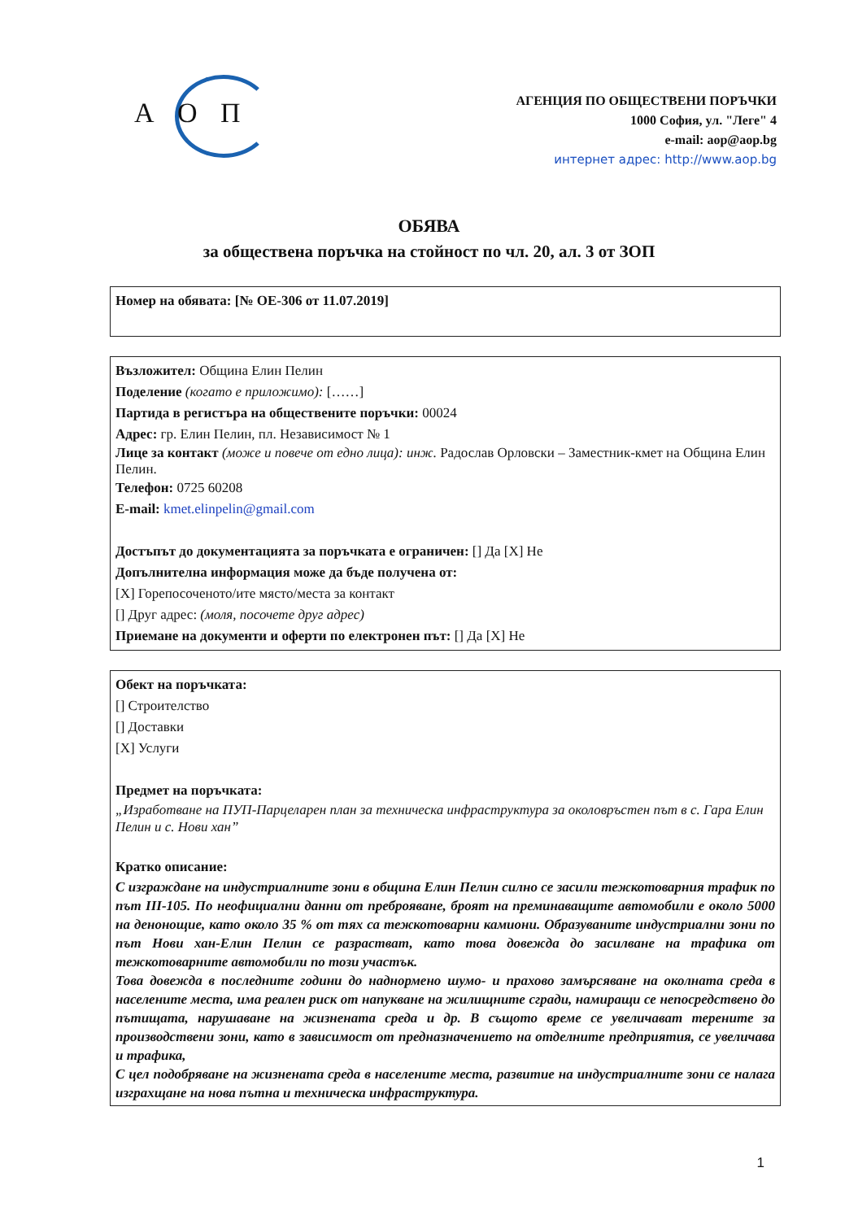А О П
АГЕНЦИЯ ПО ОБЩЕСТВЕНИ ПОРЪЧКИ
1000 София, ул. "Леге" 4
e-mail: aop@aop.bg
интернет адрес: http://www.aop.bg
ОБЯВА
за обществена поръчка на стойност по чл. 20, ал. 3 от ЗОП
Номер на обявата: [№ ОЕ-306 от 11.07.2019]
Възложител: Община Елин Пелин
Поделение (когато е приложимо): [……]
Партида в регистъра на обществените поръчки: 00024
Адрес: гр. Елин Пелин, пл. Независимост № 1
Лице за контакт (може и повече от едно лица): инж. Радослав Орловски – Заместник-кмет на Община Елин Пелин.
Телефон: 0725 60208
E-mail: kmet.elinpelin@gmail.com
Достъпът до документацията за поръчката е ограничен: [] Да [X] Не
Допълнителна информация може да бъде получена от:
[X] Горепосоченото/ите място/места за контакт
[] Друг адрес: (моля, посочете друг адрес)
Приемане на документи и оферти по електронен път: [] Да [X] Не
Обект на поръчката:
[] Строителство
[] Доставки
[X] Услуги
Предмет на поръчката:
„Изработване на ПУП-Парцеларен план за техническа инфраструктура за околовръстен път в с. Гара Елин Пелин и с. Нови хан”
Кратко описание:
С изграждане на индустриалните зони в община Елин Пелин силно се засили тежкотоварния трафик по път III-105. По неофициални данни от преброяване, броят на преминаващите автомобили е около 5000 на денонощие, като около 35 % от тях са тежкотоварни камиони. Образуваните индустриални зони по път Нови хан-Елин Пелин се разрастват, като това довежда до засилване на трафика от тежкотоварните автомобили по този участък.
Това довежда в последните години до наднормено шумо- и прахово замърсяване на околната среда в населените места, има реален риск от напукване на жилищните сгради, намиращи се непосредствено до пътищата, нарушаване на жизнената среда и др. В същото време се увеличават терените за производствени зони, като в зависимост от предназначението на отделните предприятия, се увеличава и трафика,
С цел подобряване на жизнената среда в населените места, развитие на индустриалните зони се налага изграхщане на нова пътна и техническа инфраструктура.
1